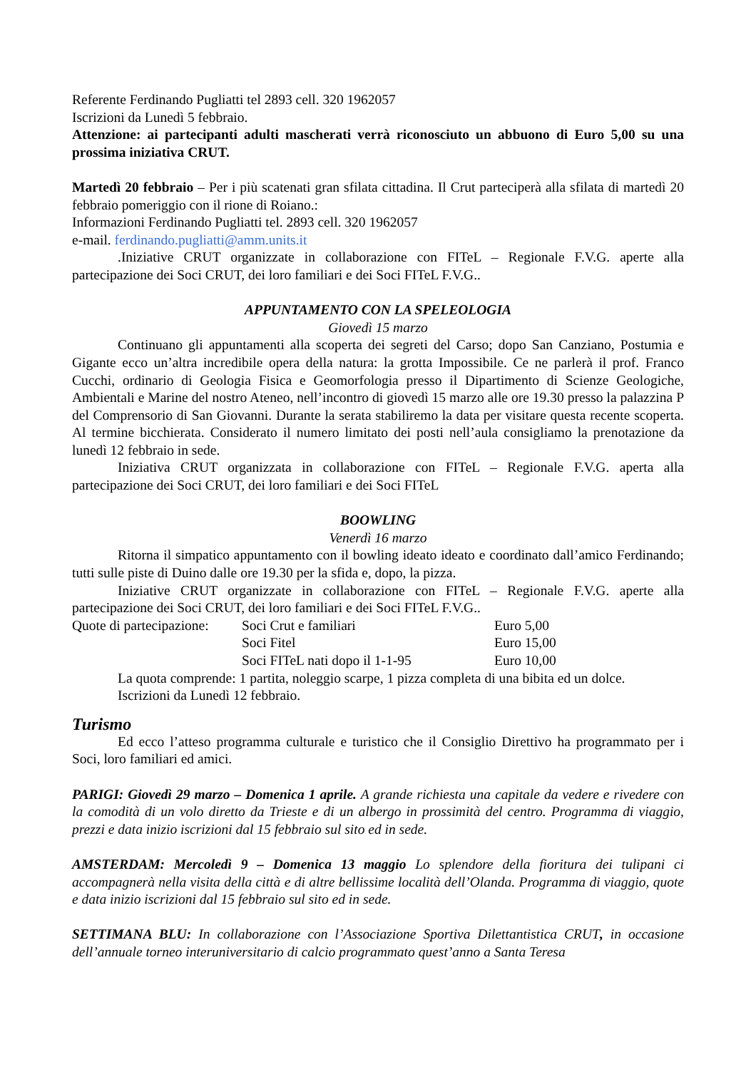Referente Ferdinando Pugliatti tel 2893 cell. 320 1962057
Iscrizioni da Lunedì 5 febbraio.
Attenzione: ai partecipanti adulti mascherati verrà riconosciuto un abbuono di Euro 5,00 su una prossima iniziativa CRUT.
Martedì 20 febbraio – Per i più scatenati gran sfilata cittadina. Il Crut parteciperà alla sfilata di martedì 20 febbraio pomeriggio con il rione di Roiano.:
Informazioni Ferdinando Pugliatti tel. 2893 cell. 320 1962057
e-mail. ferdinando.pugliatti@amm.units.it
.Iniziative CRUT organizzate in collaborazione con FITeL – Regionale F.V.G. aperte alla partecipazione dei Soci CRUT, dei loro familiari e dei Soci FITeL F.V.G..
APPUNTAMENTO CON LA SPELEOLOGIA
Giovedì 15 marzo
Continuano gli appuntamenti alla scoperta dei segreti del Carso; dopo San Canziano, Postumia e Gigante ecco un’altra incredibile opera della natura: la grotta Impossibile. Ce ne parlerà il prof. Franco Cucchi, ordinario di Geologia Fisica e Geomorfologia presso il Dipartimento di Scienze Geologiche, Ambientali e Marine del nostro Ateneo, nell’incontro di giovedì 15 marzo alle ore 19.30 presso la palazzina P del Comprensorio di San Giovanni. Durante la serata stabiliremo la data per visitare questa recente scoperta. Al termine bicchierata. Considerato il numero limitato dei posti nell’aula consigliamo la prenotazione da lunedì 12 febbraio in sede.
Iniziativa CRUT organizzata in collaborazione con FITeL – Regionale F.V.G. aperta alla partecipazione dei Soci CRUT, dei loro familiari e dei Soci FITeL
BOOWLING
Venerdì 16 marzo
Ritorna il simpatico appuntamento con il bowling ideato ideato e coordinato dall’amico Ferdinando; tutti sulle piste di Duino dalle ore 19.30 per la sfida e, dopo, la pizza.
Iniziative CRUT organizzate in collaborazione con FITeL – Regionale F.V.G. aperte alla partecipazione dei Soci CRUT, dei loro familiari e dei Soci FITeL F.V.G..
| Quote di partecipazione: | Soci Crut e familiari | Euro 5,00 |
| | Soci Fitel | Euro 15,00 |
| | Soci FITeL nati dopo il 1-1-95 | Euro 10,00 |
La quota comprende: 1 partita, noleggio scarpe, 1 pizza completa di una bibita ed un dolce.
Iscrizioni da Lunedì 12 febbraio.
Turismo
Ed ecco l’atteso programma culturale e turistico che il Consiglio Direttivo ha programmato per i Soci, loro familiari ed amici.
PARIGI: Giovedì 29 marzo – Domenica 1 aprile. A grande richiesta una capitale da vedere e rivedere con la comodità di un volo diretto da Trieste e di un albergo in prossimità del centro. Programma di viaggio, prezzi e data inizio iscrizioni dal 15 febbraio sul sito ed in sede.
AMSTERDAM: Mercoledì 9 – Domenica 13 maggio Lo splendore della fioritura dei tulipani ci accompagnerà nella visita della città e di altre bellissime località dell’Olanda. Programma di viaggio, quote e data inizio iscrizioni dal 15 febbraio sul sito ed in sede.
SETTIMANA BLU: In collaborazione con l’Associazione Sportiva Dilettantistica CRUT, in occasione dell’annuale torneo interuniversitario di calcio programmato quest’anno a Santa Teresa